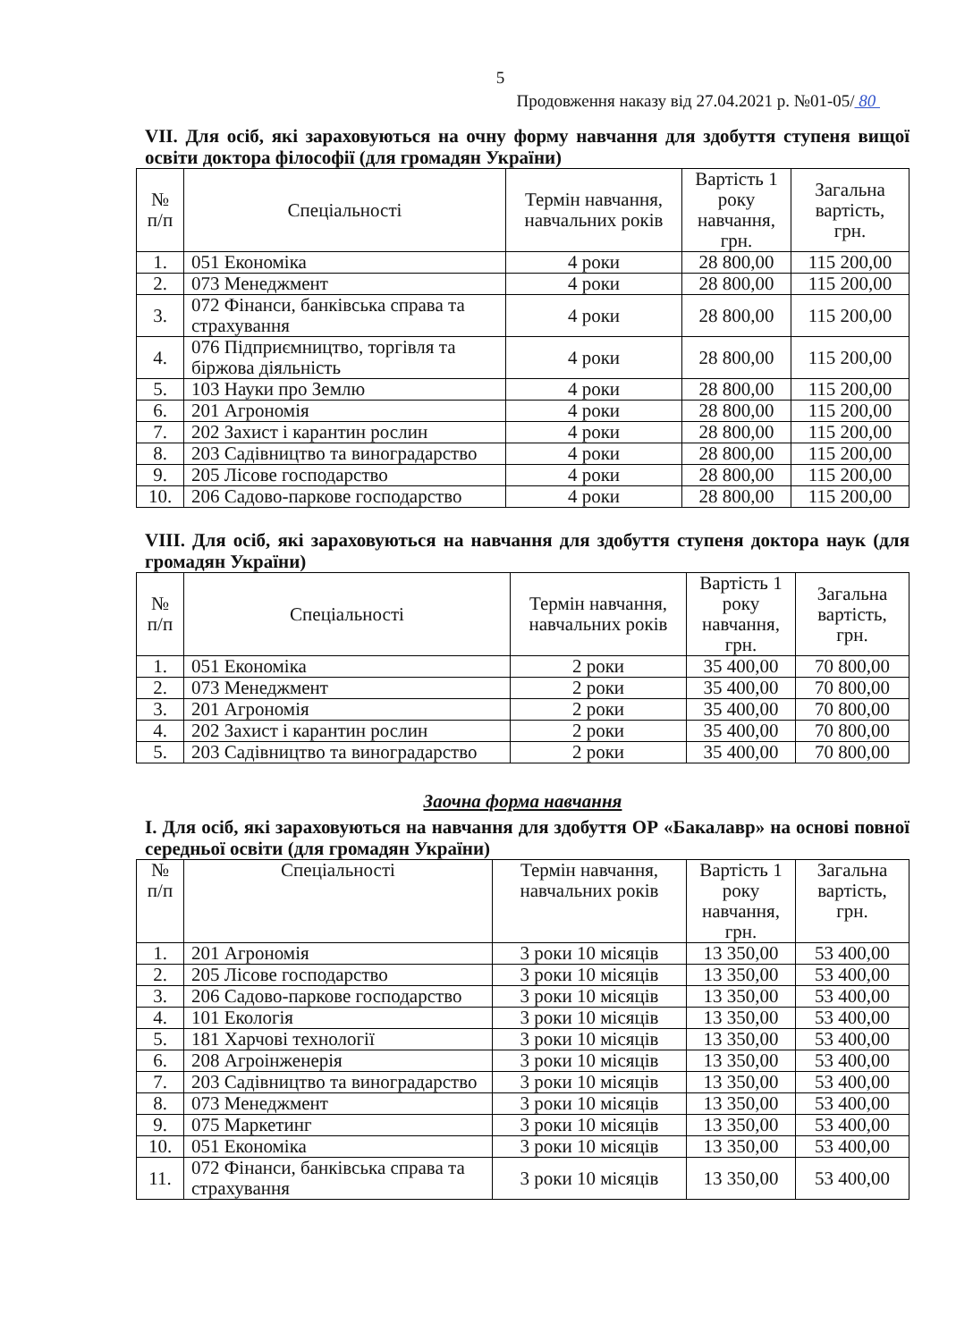5
Продовження наказу від 27.04.2021 р. №01-05/ 80
VII. Для осіб, які зараховуються на очну форму навчання для здобуття ступеня вищої освіти доктора філософії (для громадян України)
| № п/п | Спеціальності | Термін навчання, навчальних років | Вартість 1 року навчання, грн. | Загальна вартість, грн. |
| --- | --- | --- | --- | --- |
| 1. | 051 Економіка | 4 роки | 28 800,00 | 115 200,00 |
| 2. | 073 Менеджмент | 4 роки | 28 800,00 | 115 200,00 |
| 3. | 072 Фінанси, банківська справа та страхування | 4 роки | 28 800,00 | 115 200,00 |
| 4. | 076 Підприємництво, торгівля та біржова діяльність | 4 роки | 28 800,00 | 115 200,00 |
| 5. | 103 Науки про Землю | 4 роки | 28 800,00 | 115 200,00 |
| 6. | 201 Агрономія | 4 роки | 28 800,00 | 115 200,00 |
| 7. | 202 Захист і карантин рослин | 4 роки | 28 800,00 | 115 200,00 |
| 8. | 203 Садівництво та виноградарство | 4 роки | 28 800,00 | 115 200,00 |
| 9. | 205 Лісове господарство | 4 роки | 28 800,00 | 115 200,00 |
| 10. | 206 Садово-паркове господарство | 4 роки | 28 800,00 | 115 200,00 |
VIII. Для осіб, які зараховуються на навчання для здобуття ступеня доктора наук (для громадян України)
| № п/п | Спеціальності | Термін навчання, навчальних років | Вартість 1 року навчання, грн. | Загальна вартість, грн. |
| --- | --- | --- | --- | --- |
| 1. | 051 Економіка | 2 роки | 35 400,00 | 70 800,00 |
| 2. | 073 Менеджмент | 2 роки | 35 400,00 | 70 800,00 |
| 3. | 201 Агрономія | 2 роки | 35 400,00 | 70 800,00 |
| 4. | 202 Захист і карантин рослин | 2 роки | 35 400,00 | 70 800,00 |
| 5. | 203 Садівництво та виноградарство | 2 роки | 35 400,00 | 70 800,00 |
Заочна форма навчання
І. Для осіб, які зараховуються на навчання для здобуття ОР «Бакалавр» на основі повної середньої освіти (для громадян України)
| № п/п | Спеціальності | Термін навчання, навчальних років | Вартість 1 року навчання, грн. | Загальна вартість, грн. |
| --- | --- | --- | --- | --- |
| 1. | 201 Агрономія | 3 роки 10 місяців | 13 350,00 | 53 400,00 |
| 2. | 205 Лісове господарство | 3 роки 10 місяців | 13 350,00 | 53 400,00 |
| 3. | 206 Садово-паркове господарство | 3 роки 10 місяців | 13 350,00 | 53 400,00 |
| 4. | 101 Екологія | 3 роки 10 місяців | 13 350,00 | 53 400,00 |
| 5. | 181 Харчові технології | 3 роки 10 місяців | 13 350,00 | 53 400,00 |
| 6. | 208 Агроінженерія | 3 роки 10 місяців | 13 350,00 | 53 400,00 |
| 7. | 203 Садівництво та виноградарство | 3 роки 10 місяців | 13 350,00 | 53 400,00 |
| 8. | 073 Менеджмент | 3 роки 10 місяців | 13 350,00 | 53 400,00 |
| 9. | 075 Маркетинг | 3 роки 10 місяців | 13 350,00 | 53 400,00 |
| 10. | 051 Економіка | 3 роки 10 місяців | 13 350,00 | 53 400,00 |
| 11. | 072 Фінанси, банківська справа та страхування | 3 роки 10 місяців | 13 350,00 | 53 400,00 |